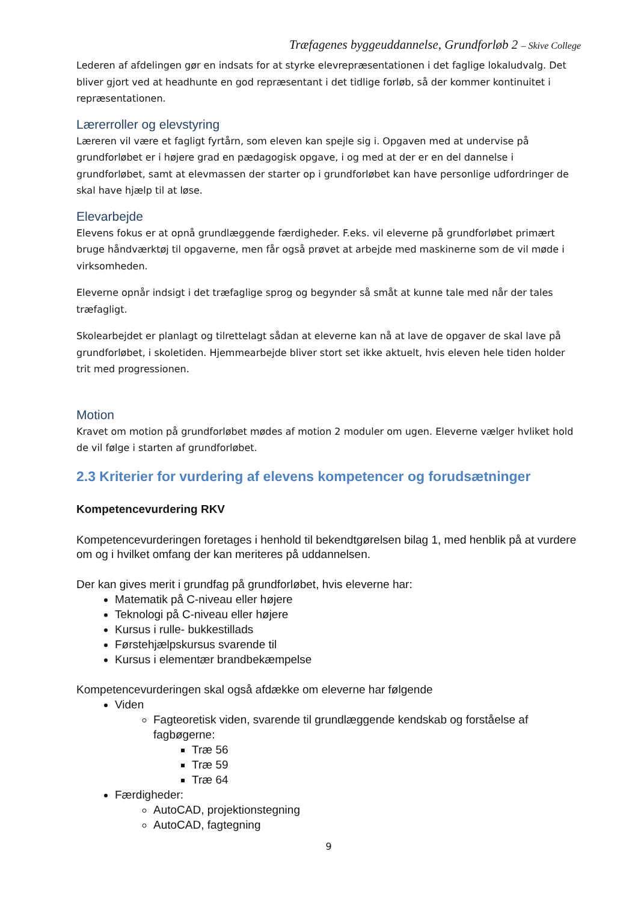Træfagenes byggeuddannelse, Grundforløb 2 – Skive College
Lederen af afdelingen gør en indsats for at styrke elevrepræsentationen i det faglige lokaludvalg. Det bliver gjort ved at headhunte en god repræsentant i det tidlige forløb, så der kommer kontinuitet i repræsentationen.
Lærerroller og elevstyring
Læreren vil være et fagligt fyrtårn, som eleven kan spejle sig i. Opgaven med at undervise på grundforløbet er i højere grad en pædagogisk opgave, i og med at der er en del dannelse i grundforløbet, samt at elevmassen der starter op i grundforløbet kan have personlige udfordringer de skal have hjælp til at løse.
Elevarbejde
Elevens fokus er at opnå grundlæggende færdigheder. F.eks. vil eleverne på grundforløbet primært bruge håndværktøj til opgaverne, men får også prøvet at arbejde med maskinerne som de vil møde i virksomheden.
Eleverne opnår indsigt i det træfaglige sprog og begynder så småt at kunne tale med når der tales træfagligt.
Skolearbejdet er planlagt og tilrettelagt sådan at eleverne kan nå at lave de opgaver de skal lave på grundforløbet, i skoletiden. Hjemmearbejde bliver stort set ikke aktuelt, hvis eleven hele tiden holder trit med progressionen.
Motion
Kravet om motion på grundforløbet mødes af motion 2 moduler om ugen. Eleverne vælger hvliket hold de vil følge i starten af grundforløbet.
2.3 Kriterier for vurdering af elevens kompetencer og forudsætninger
Kompetencevurdering RKV
Kompetencevurderingen foretages i henhold til bekendtgørelsen bilag 1, med henblik på at vurdere om og i hvilket omfang der kan meriteres på uddannelsen.
Der kan gives merit i grundfag på grundforløbet, hvis eleverne har:
Matematik på C-niveau eller højere
Teknologi på C-niveau eller højere
Kursus i rulle- bukkestillads
Førstehjælpskursus svarende til
Kursus i elementær brandbekæmpelse
Kompetencevurderingen skal også afdække om eleverne har følgende
Viden
Fagteoretisk viden, svarende til grundlæggende kendskab og forståelse af fagbøgerne:
Træ 56
Træ 59
Træ 64
Færdigheder:
AutoCAD, projektionstegning
AutoCAD, fagtegning
9